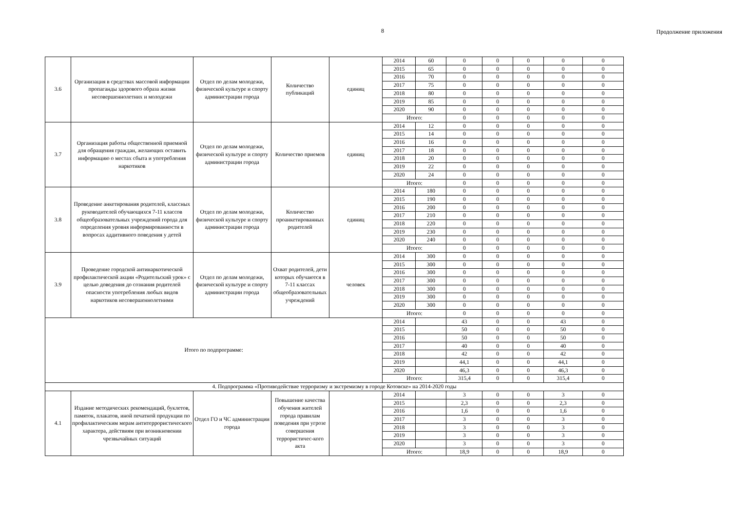8 Продолжение приложения
| 3.6 | Организация в средствах массовой информации пропаганды здорового образа жизни несовершеннолетних и молодежи | Отдел по делам молодежи, физической культуре и спорту администрации города | Количество публикаций | единиц | 2014 | 60 | 0 | 0 | 0 | 0 | 0 |
| | | | | | 2015 | 65 | 0 | 0 | 0 | 0 | 0 |
| | | | | | 2016 | 70 | 0 | 0 | 0 | 0 | 0 |
| | | | | | 2017 | 75 | 0 | 0 | 0 | 0 | 0 |
| | | | | | 2018 | 80 | 0 | 0 | 0 | 0 | 0 |
| | | | | | 2019 | 85 | 0 | 0 | 0 | 0 | 0 |
| | | | | | 2020 | 90 | 0 | 0 | 0 | 0 | 0 |
| | | | | | Итого: | | 0 | 0 | 0 | 0 | 0 |
| 3.7 | Организация работы общественной приемной для обращения граждан, желающих оставить информацию о местах сбыта и употребления наркотиков | Отдел по делам молодежи, физической культуре и спорту администрации города | Количество приемов | единиц | 2014 | 12 | 0 | 0 | 0 | 0 | 0 |
| | | | | | 2015 | 14 | 0 | 0 | 0 | 0 | 0 |
| | | | | | 2016 | 16 | 0 | 0 | 0 | 0 | 0 |
| | | | | | 2017 | 18 | 0 | 0 | 0 | 0 | 0 |
| | | | | | 2018 | 20 | 0 | 0 | 0 | 0 | 0 |
| | | | | | 2019 | 22 | 0 | 0 | 0 | 0 | 0 |
| | | | | | 2020 | 24 | 0 | 0 | 0 | 0 | 0 |
| | | | | | Итого: | | 0 | 0 | 0 | 0 | 0 |
| 3.8 | Проведение анкетирования родителей, классных руководителей обучающихся 7-11 классов общеобразовательных учреждений города для определения уровня информированности в вопросах аддитивного поведения у детей | Отдел по делам молодежи, физической культуре и спорту администрации города | Количество проанкетированных родителей | единиц | 2014 | 180 | 0 | 0 | 0 | 0 | 0 |
| | | | | | 2015 | 190 | 0 | 0 | 0 | 0 | 0 |
| | | | | | 2016 | 200 | 0 | 0 | 0 | 0 | 0 |
| | | | | | 2017 | 210 | 0 | 0 | 0 | 0 | 0 |
| | | | | | 2018 | 220 | 0 | 0 | 0 | 0 | 0 |
| | | | | | 2019 | 230 | 0 | 0 | 0 | 0 | 0 |
| | | | | | 2020 | 240 | 0 | 0 | 0 | 0 | 0 |
| | | | | | Итого: | | 0 | 0 | 0 | 0 | 0 |
| 3.9 | Проведение городской антинаркотической профилактической акции «Родительский урок» с целью доведения до сознания родителей опасности употребления любых видов наркотиков несовершеннолетними | Отдел по делам молодежи, физической культуре и спорту администрации города | Охват родителей, дети которых обучаются в 7-11 классах общеобразовательных учреждений | человек | 2014 | 300 | 0 | 0 | 0 | 0 | 0 |
| | | | | | 2015 | 300 | 0 | 0 | 0 | 0 | 0 |
| | | | | | 2016 | 300 | 0 | 0 | 0 | 0 | 0 |
| | | | | | 2017 | 300 | 0 | 0 | 0 | 0 | 0 |
| | | | | | 2018 | 300 | 0 | 0 | 0 | 0 | 0 |
| | | | | | 2019 | 300 | 0 | 0 | 0 | 0 | 0 |
| | | | | | 2020 | 300 | 0 | 0 | 0 | 0 | 0 |
| | | | | | Итого: | | 0 | 0 | 0 | 0 | 0 |
| Итого по подпрограмме: | | | | | 2014 | | 43 | 0 | 0 | 43 | 0 |
| | | | | | 2015 | | 50 | 0 | 0 | 50 | 0 |
| | | | | | 2016 | | 50 | 0 | 0 | 50 | 0 |
| | | | | | 2017 | | 40 | 0 | 0 | 40 | 0 |
| | | | | | 2018 | | 42 | 0 | 0 | 42 | 0 |
| | | | | | 2019 | | 44,1 | 0 | 0 | 44,1 | 0 |
| | | | | | 2020 | | 46,3 | 0 | 0 | 46,3 | 0 |
| | | | | | Итого: | | 315,4 | 0 | 0 | 315,4 | 0 |
| 4. Подпрограмма «Противодействие терроризму и экстремизму в городе Котовске» на 2014-2020 годы | | | | | | | | | | | |
| 4.1 | Издание методических рекомендаций, буклетов, памяток, плакатов, иной печатной продукции по профилактическим мерам антитеррористического характера, действиям при возникновении чрезвычайных ситуаций | Отдел ГО и ЧС администрации города | Повышение качества обучения жителей города правилам поведения при угрозе совершения террористичес-кого акта | | 2014 | | 3 | 0 | 0 | 3 | 0 |
| | | | | | 2015 | | 2,3 | 0 | 0 | 2,3 | 0 |
| | | | | | 2016 | | 1,6 | 0 | 0 | 1,6 | 0 |
| | | | | | 2017 | | 3 | 0 | 0 | 3 | 0 |
| | | | | | 2018 | | 3 | 0 | 0 | 3 | 0 |
| | | | | | 2019 | | 3 | 0 | 0 | 3 | 0 |
| | | | | | 2020 | | 3 | 0 | 0 | 3 | 0 |
| | | | | | Итого: | | 18,9 | 0 | 0 | 18,9 | 0 |